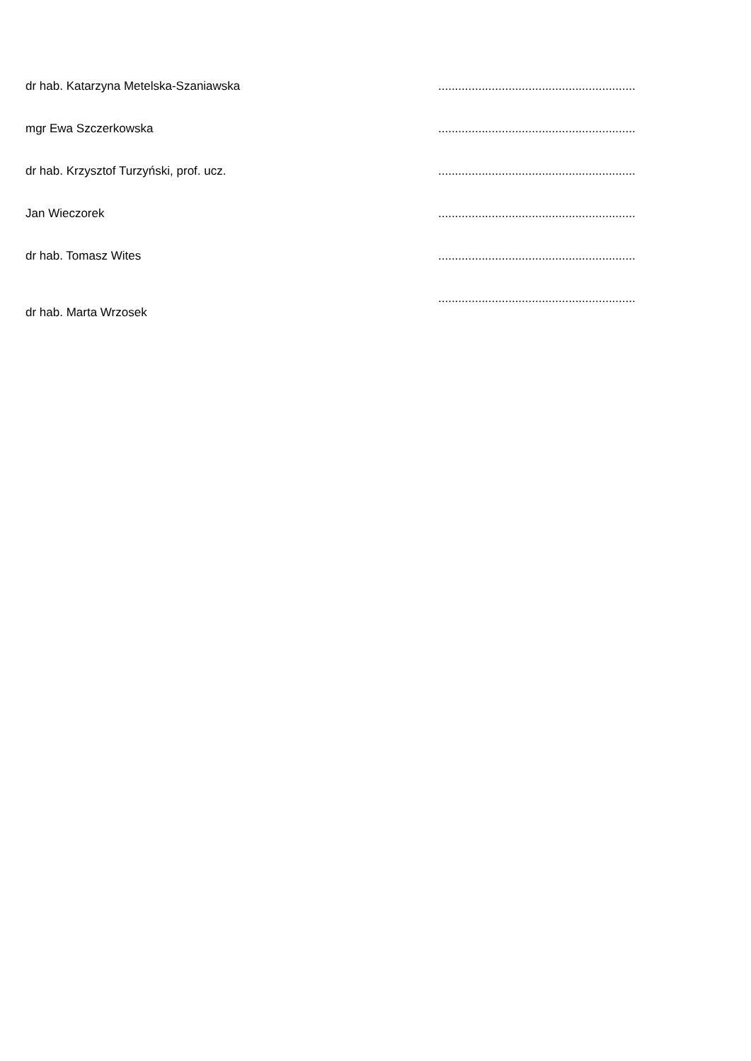dr hab. Katarzyna Metelska-Szaniawska ...........................................................
mgr Ewa Szczerkowska ...........................................................
dr hab. Krzysztof Turzyński, prof. ucz. ...........................................................
Jan Wieczorek ...........................................................
dr hab. Tomasz Wites ...........................................................
dr hab. Marta Wrzosek
...........................................................